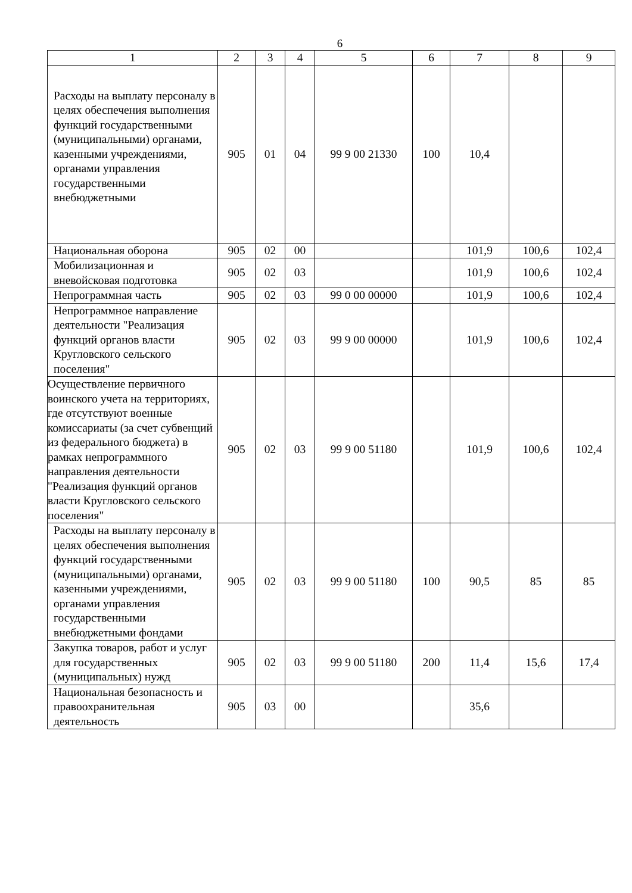6
| 1 | 2 | 3 | 4 | 5 | 6 | 7 | 8 | 9 |
| Расходы на выплату персоналу в целях обеспечения выполнения функций государственными (муниципальными) органами, казенными учреждениями, органами управления государственными внебюджетными | 905 | 01 | 04 | 99 9 00 21330 | 100 | 10,4 | | |
| Национальная оборона | 905 | 02 | 00 | | | 101,9 | 100,6 | 102,4 |
| Мобилизационная и вневойсковая подготовка | 905 | 02 | 03 | | | 101,9 | 100,6 | 102,4 |
| Непрограммная часть | 905 | 02 | 03 | 99 0 00 00000 | | 101,9 | 100,6 | 102,4 |
| Непрограммное направление деятельности "Реализация функций органов власти Кругловского сельского поселения" | 905 | 02 | 03 | 99 9 00 00000 | | 101,9 | 100,6 | 102,4 |
| Осуществление первичного воинского учета на территориях, где отсутствуют военные комиссариаты (за счет субвенций из федерального бюджета) в рамках непрограммного направления деятельности "Реализация функций органов власти Кругловского сельского поселения" | 905 | 02 | 03 | 99 9 00 51180 | | 101,9 | 100,6 | 102,4 |
| Расходы на выплату персоналу в целях обеспечения выполнения функций государственными (муниципальными) органами, казенными учреждениями, органами управления государственными внебюджетными фондами | 905 | 02 | 03 | 99 9 00 51180 | 100 | 90,5 | 85 | 85 |
| Закупка товаров, работ и услуг для государственных (муниципальных) нужд | 905 | 02 | 03 | 99 9 00 51180 | 200 | 11,4 | 15,6 | 17,4 |
| Национальная безопасность и правоохранительная деятельность | 905 | 03 | 00 | | | 35,6 | | |